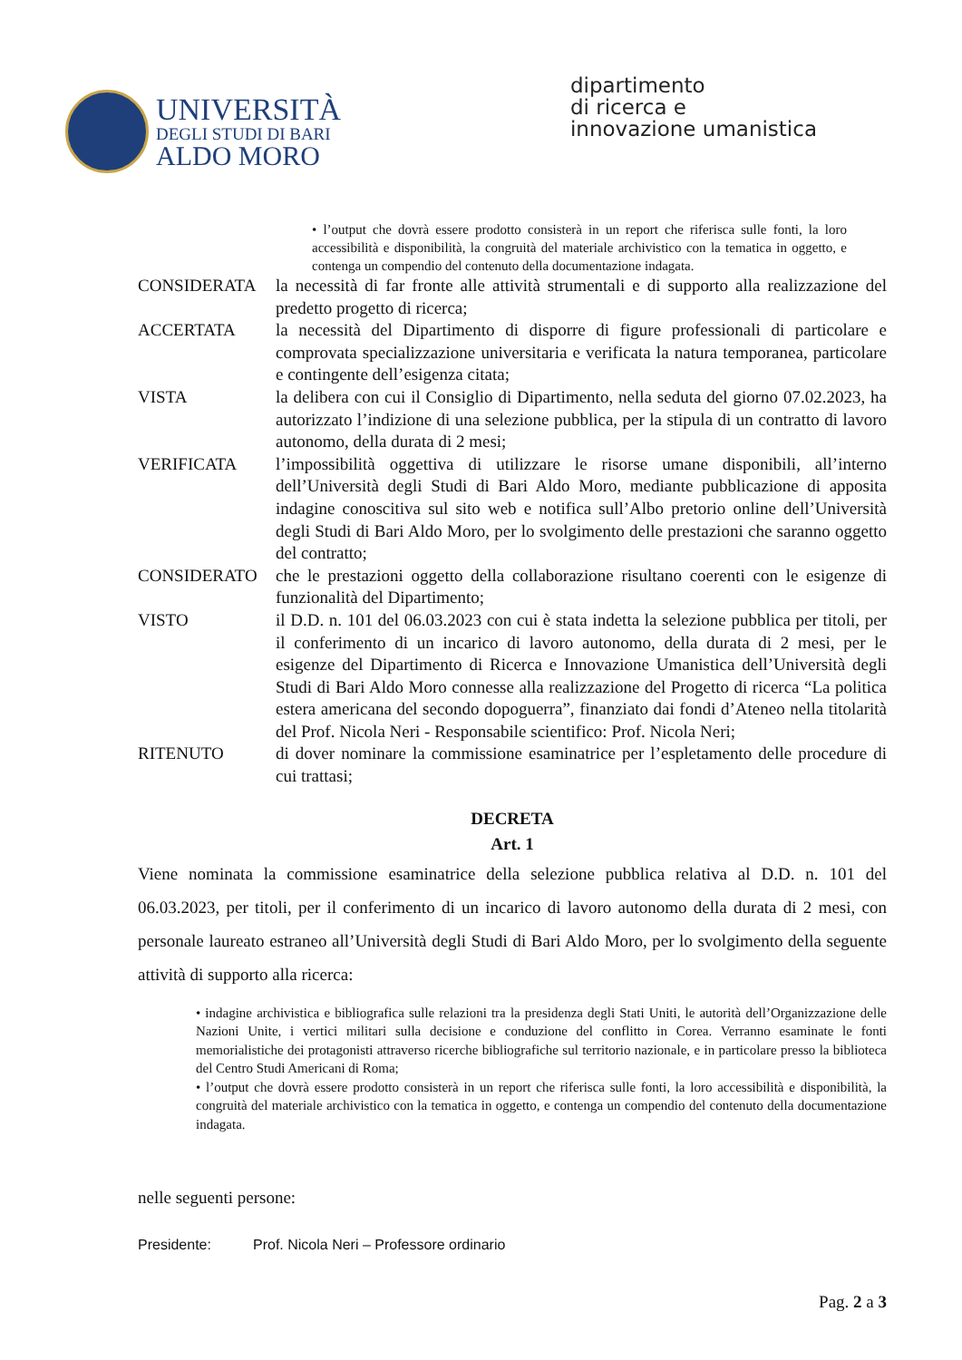UNIVERSITÀ
DEGLI STUDI DI BARI
ALDO MORO
dipartimento
di ricerca e
innovazione umanistica
• l’output che dovrà essere prodotto consisterà in un report che riferisca sulle fonti, la loro accessibilità e disponibilità, la congruità del materiale archivistico con la tematica in oggetto, e contenga un compendio del contenuto della documentazione indagata.
CONSIDERATA la necessità di far fronte alle attività strumentali e di supporto alla realizzazione del predetto progetto di ricerca;
ACCERTATA la necessità del Dipartimento di disporre di figure professionali di particolare e comprovata specializzazione universitaria e verificata la natura temporanea, particolare e contingente dell’esigenza citata;
VISTA la delibera con cui il Consiglio di Dipartimento, nella seduta del giorno 07.02.2023, ha autorizzato l’indizione di una selezione pubblica, per la stipula di un contratto di lavoro autonomo, della durata di 2 mesi;
VERIFICATA l’impossibilità oggettiva di utilizzare le risorse umane disponibili, all’interno dell’Università degli Studi di Bari Aldo Moro, mediante pubblicazione di apposita indagine conoscitiva sul sito web e notifica sull’Albo pretorio online dell’Università degli Studi di Bari Aldo Moro, per lo svolgimento delle prestazioni che saranno oggetto del contratto;
CONSIDERATO che le prestazioni oggetto della collaborazione risultano coerenti con le esigenze di funzionalità del Dipartimento;
VISTO il D.D. n. 101 del 06.03.2023 con cui è stata indetta la selezione pubblica per titoli, per il conferimento di un incarico di lavoro autonomo, della durata di 2 mesi, per le esigenze del Dipartimento di Ricerca e Innovazione Umanistica dell’Università degli Studi di Bari Aldo Moro connesse alla realizzazione del Progetto di ricerca “La politica estera americana del secondo dopoguerra”, finanziato dai fondi d’Ateneo nella titolarità del Prof. Nicola Neri - Responsabile scientifico: Prof. Nicola Neri;
RITENUTO di dover nominare la commissione esaminatrice per l’espletamento delle procedure di cui trattasi;
DECRETA
Art. 1
Viene nominata la commissione esaminatrice della selezione pubblica relativa al D.D. n. 101 del 06.03.2023, per titoli, per il conferimento di un incarico di lavoro autonomo della durata di 2 mesi, con personale laureato estraneo all’Università degli Studi di Bari Aldo Moro, per lo svolgimento della seguente attività di supporto alla ricerca:
• indagine archivistica e bibliografica sulle relazioni tra la presidenza degli Stati Uniti, le autorità dell’Organizzazione delle Nazioni Unite, i vertici militari sulla decisione e conduzione del conflitto in Corea. Verranno esaminate le fonti memorialistiche dei protagonisti attraverso ricerche bibliografiche sul territorio nazionale, e in particolare presso la biblioteca del Centro Studi Americani di Roma;
• l’output che dovrà essere prodotto consisterà in un report che riferisca sulle fonti, la loro accessibilità e disponibilità, la congruità del materiale archivistico con la tematica in oggetto, e contenga un compendio del contenuto della documentazione indagata.
nelle seguenti persone:
Presidente: Prof. Nicola Neri – Professore ordinario
Pag. 2 a 3